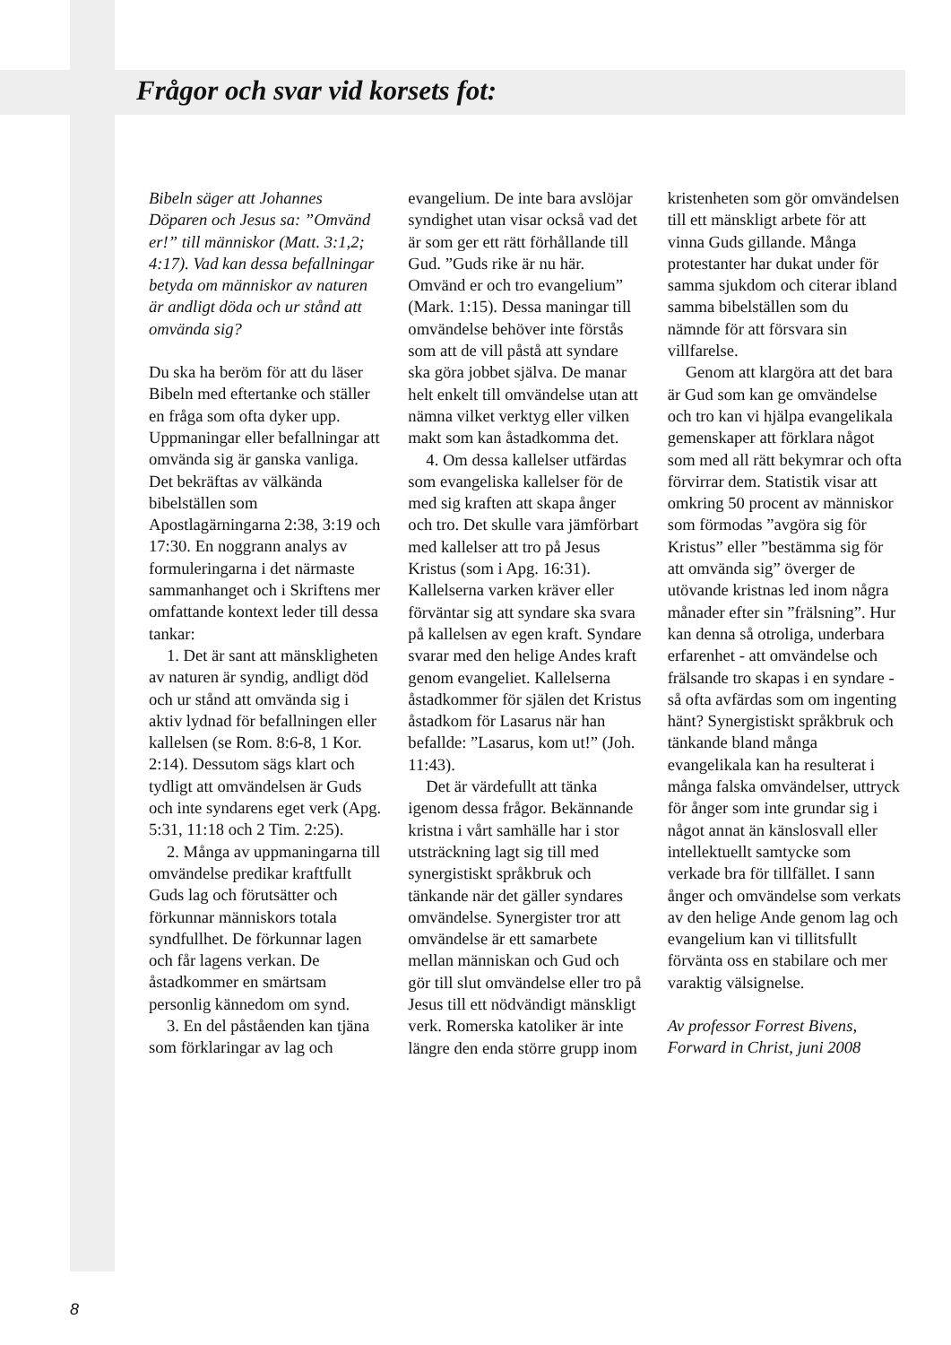Frågor och svar vid korsets fot:
Bibeln säger att Johannes Döparen och Jesus sa: ”Omvänd er!” till människor (Matt. 3:1,2; 4:17). Vad kan dessa befallningar betyda om människor av naturen är andligt döda och ur stånd att omvända sig?
Du ska ha beröm för att du läser Bibeln med eftertanke och ställer en fråga som ofta dyker upp. Uppmaningar eller befallningar att omvända sig är ganska vanliga. Det bekräftas av välkända bibelställen som Apostlagärningarna 2:38, 3:19 och 17:30. En noggrann analys av formuleringarna i det närmaste sammanhanget och i Skriftens mer omfattande kontext leder till dessa tankar:
1. Det är sant att mänskligheten av naturen är syndig, andligt död och ur stånd att omvända sig i aktiv lydnad för befallningen eller kallelsen (se Rom. 8:6-8, 1 Kor. 2:14). Dessutom sägs klart och tydligt att omvändelsen är Guds och inte syndarens eget verk (Apg. 5:31, 11:18 och 2 Tim. 2:25).
2. Många av uppmaningarna till omvändelse predikar kraftfullt Guds lag och förutsätter och förkunnar människors totala syndfullhet. De förkunnar lagen och får lagens verkan. De åstadkommer en smärtsam personlig kännedom om synd.
3. En del påståenden kan tjäna som förklaringar av lag och evangelium. De inte bara avslöjar syndighet utan visar också vad det är som ger ett rätt förhållande till Gud. ”Guds rike är nu här. Omvänd er och tro evangelium” (Mark. 1:15). Dessa maningar till omvändelse behöver inte förstås som att de vill påstå att syndare ska göra jobbet själva. De manar helt enkelt till omvändelse utan att nämna vilket verktyg eller vilken makt som kan åstadkomma det.
4. Om dessa kallelser utfärdas som evangeliska kallelser för de med sig kraften att skapa ånger och tro. Det skulle vara jämförbart med kallelser att tro på Jesus Kristus (som i Apg. 16:31). Kallelserna varken kräver eller förväntar sig att syndare ska svara på kallelsen av egen kraft. Syndare svarar med den helige Andes kraft genom evangeliet. Kallelserna åstadkommer för själen det Kristus åstadkom för Lasarus när han befallde: ”Lasarus, kom ut!” (Joh. 11:43).
Det är värdefullt att tänka igenom dessa frågor. Bekännande kristna i vårt samhälle har i stor utsträckning lagt sig till med synergistiskt språkbruk och tänkande när det gäller syndares omvändelse. Synergister tror att omvändelse är ett samarbete mellan människan och Gud och gör till slut omvändelse eller tro på Jesus till ett nödvändigt mänskligt verk. Romerska katoliker är inte längre den enda större grupp inom kristenheten som gör omvändelsen till ett mänskligt arbete för att vinna Guds gillande. Många protestanter har dukat under för samma sjukdom och citerar ibland samma bibelställen som du nämnde för att försvara sin villfarelse.
Genom att klargöra att det bara är Gud som kan ge omvändelse och tro kan vi hjälpa evangelikala gemenskaper att förklara något som med all rätt bekymrar och ofta förvirrar dem. Statistik visar att omkring 50 procent av människor som förmodas ”avgöra sig för Kristus” eller ”bestämma sig för att omvända sig” överger de utövande kristnas led inom några månader efter sin ”frälsning”. Hur kan denna så otroliga, underbara erfarenhet - att omvändelse och frälsande tro skapas i en syndare - så ofta avfärdas som om ingenting hänt? Synergistiskt språkbruk och tänkande bland många evangelikala kan ha resulterat i många falska omvändelser, uttryck för ånger som inte grundar sig i något annat än känslosvall eller intellektuellt samtycke som verkade bra för tillfället. I sann ånger och omvändelse som verkats av den helige Ande genom lag och evangelium kan vi tillitsfullt förvänta oss en stabilare och mer varaktig välsignelse.
Av professor Forrest Bivens, Forward in Christ, juni 2008
8